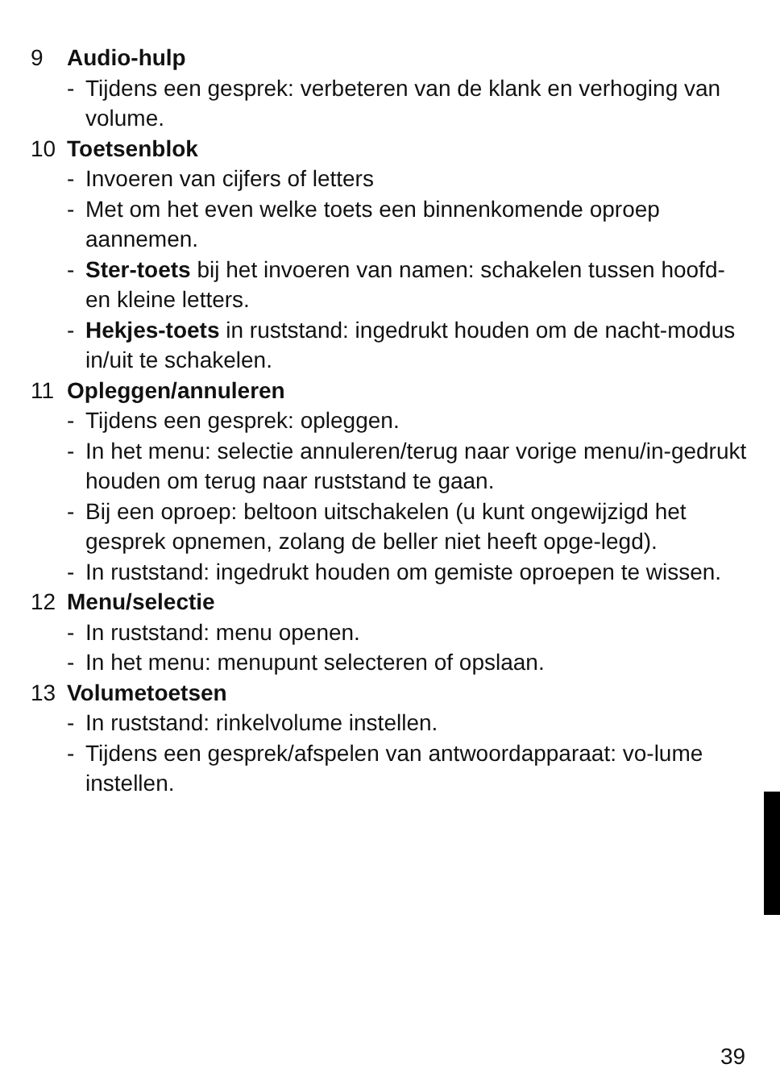9 Audio-hulp
- Tijdens een gesprek: verbeteren van de klank en verhoging van volume.
10 Toetsenblok
- Invoeren van cijfers of letters
- Met om het even welke toets een binnenkomende oproep aannemen.
- Ster-toets bij het invoeren van namen: schakelen tussen hoofd- en kleine letters.
- Hekjes-toets in ruststand: ingedrukt houden om de nacht-modus in/uit te schakelen.
11 Opleggen/annuleren
- Tijdens een gesprek: opleggen.
- In het menu: selectie annuleren/terug naar vorige menu/in-gedrukt houden om terug naar ruststand te gaan.
- Bij een oproep: beltoon uitschakelen (u kunt ongewijzigd het gesprek opnemen, zolang de beller niet heeft opge-legd).
- In ruststand: ingedrukt houden om gemiste oproepen te wissen.
12 Menu/selectie
- In ruststand: menu openen.
- In het menu: menupunt selecteren of opslaan.
13 Volumetoetsen
- In ruststand: rinkelvolume instellen.
- Tijdens een gesprek/afspelen van antwoordapparaat: vo-lume instellen.
39